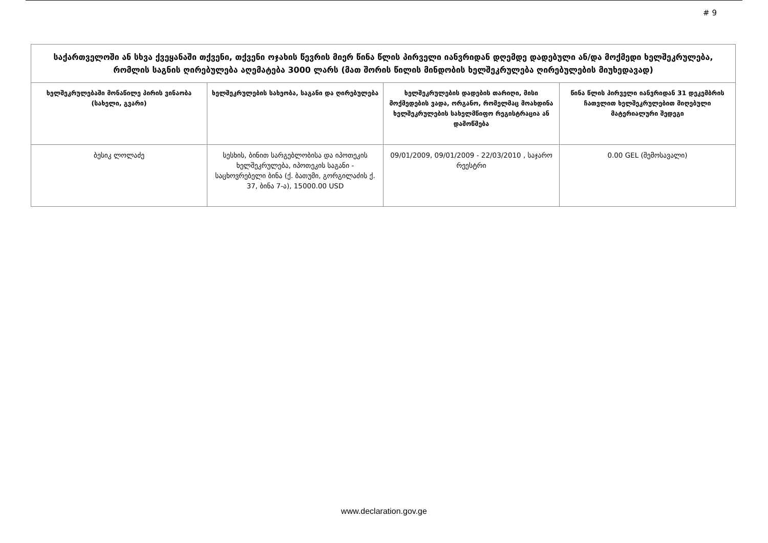# 9
| საქართველოში ან სხვა ქვეყანაში თქვენი, თქვენი ოჯახის წევრის მიერ წინა წლის პირველი იანვრიდან დღემდე დადებული ან/და მოქმედი ხელშეკრულება, რომლის საგნის ღირებულება აღემატება 3000 ლარს (მათ შორის წილის მინდობის ხელშეკრულება ღირებულების მიუხედავად) | | | |
| --- | --- | --- | --- |
| ხელშეკრულებაში მონაწილე პირის ვინაობა (სახელი, გვარი) | ხელშეკრულების სახეობა, საგანი და ღირებულება | ხელშეკრულების დადების თარიღი, მისი მოქმედების ვადა, ორგანო, რომელმაც მოახდინა ხელშეკრულების სახელმწიფო რეგისტრაცია ან დამოწმება | წინა წლის პირველი იანვრიდან 31 დეკემბრის ჩათვლით ხელშეკრულებით მიღებული მატერიალური შედეგი |
| ბესიკ ლოლაძე | სესხის, ბინით სარგებლობისა და იპოთეკის ხელშეკრულება, იპოთეკის საგანი - საცხოვრებელი ბინა (ქ. ბათუმი, გორგილაძის ქ. 37, ბინა 7-ა), 15000.00 USD | 09/01/2009, 09/01/2009 - 22/03/2010 , საჯარო რეესტრი | 0.00 GEL (შემოსავალი) |
www.declaration.gov.ge